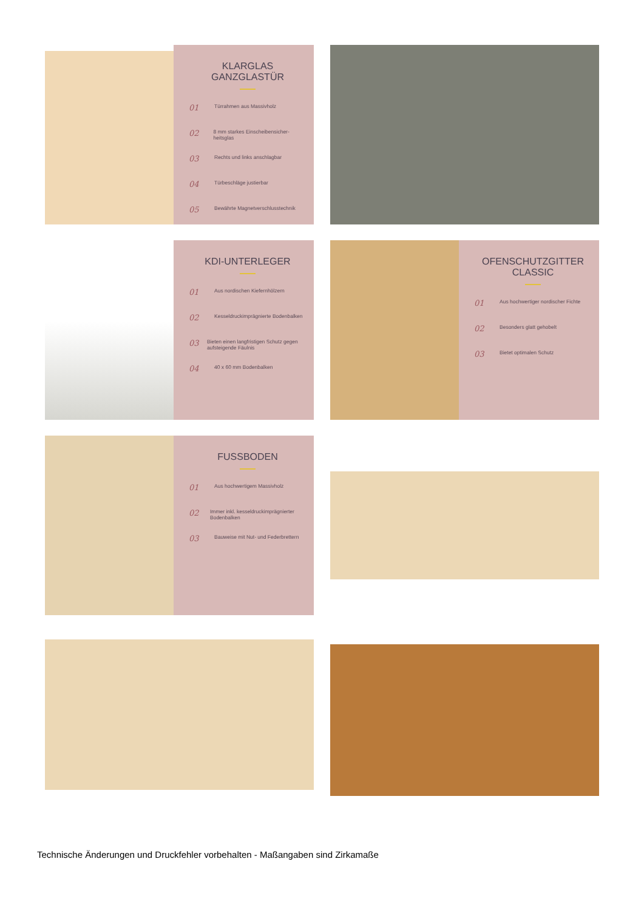KLARGLAS GANZGLASTÜR
01 Türrahmen aus Massivholz
02 8 mm starkes Einscheibensicher-heitsglas
03 Rechts und links anschlagbar
04 Türbeschläge justierbar
05 Bewährte Magnetverschlusstechnik
KDI-UNTERLEGER
01 Aus nordischen Kiefernhölzern
02 Kesseldruckimprägnierte Bodenbalken
03 Bieten einen langfristigen Schutz gegen aufsteigende Fäulnis
04 40 x 60 mm Bodenbalken
OFENSCHUTZGITTER CLASSIC
01 Aus hochwertiger nordischer Fichte
02 Besonders glatt gehobelt
03 Bietet optimalen Schutz
FUSSBODEN
01 Aus hochwertigem Massivholz
02 Immer inkl. kesseldruckimprägnierter Bodenbalken
03 Bauweise mit Nut- und Federbrettern
Technische Änderungen und Druckfehler vorbehalten - Maßangaben sind Zirkamaße